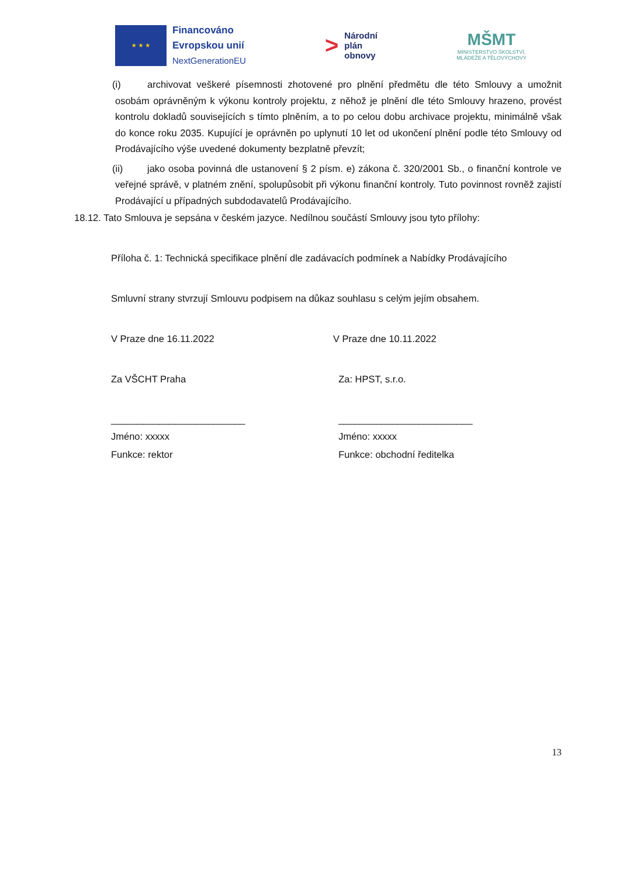★ ★ ★
Financováno
Evropskou unií
NextGenerationEU
>
Národní
plán
obnovy
MŠMT
MINISTERSTVO ŠKOLSTVÍ,
MLÁDEŽE A TĚLOVÝCHOVY
(i) archivovat veškeré písemnosti zhotovené pro plnění předmětu dle této Smlouvy a umožnit osobám oprávněným k výkonu kontroly projektu, z něhož je plnění dle této Smlouvy hrazeno, provést kontrolu dokladů souvisejících s tímto plněním, a to po celou dobu archivace projektu, minimálně však do konce roku 2035. Kupující je oprávněn po uplynutí 10 let od ukončení plnění podle této Smlouvy od Prodávajícího výše uvedené dokumenty bezplatně převzít;
(ii) jako osoba povinná dle ustanovení § 2 písm. e) zákona č. 320/2001 Sb., o finanční kontrole ve veřejné správě, v platném znění, spolupůsobit při výkonu finanční kontroly. Tuto povinnost rovněž zajistí Prodávající u případných subdodavatelů Prodávajícího.
18.12. Tato Smlouva je sepsána v českém jazyce. Nedílnou součástí Smlouvy jsou tyto přílohy:
Příloha č. 1: Technická specifikace plnění dle zadávacích podmínek a Nabídky Prodávajícího
Smluvní strany stvrzují Smlouvu podpisem na důkaz souhlasu s celým jejím obsahem.
V Praze dne 16.11.2022 V Praze dne 10.11.2022
Za VŠCHT Praha Za: HPST, s.r.o.
_________________________ _________________________
Jméno: xxxxx Jméno: xxxxx
Funkce: rektor Funkce: obchodní ředitelka
13